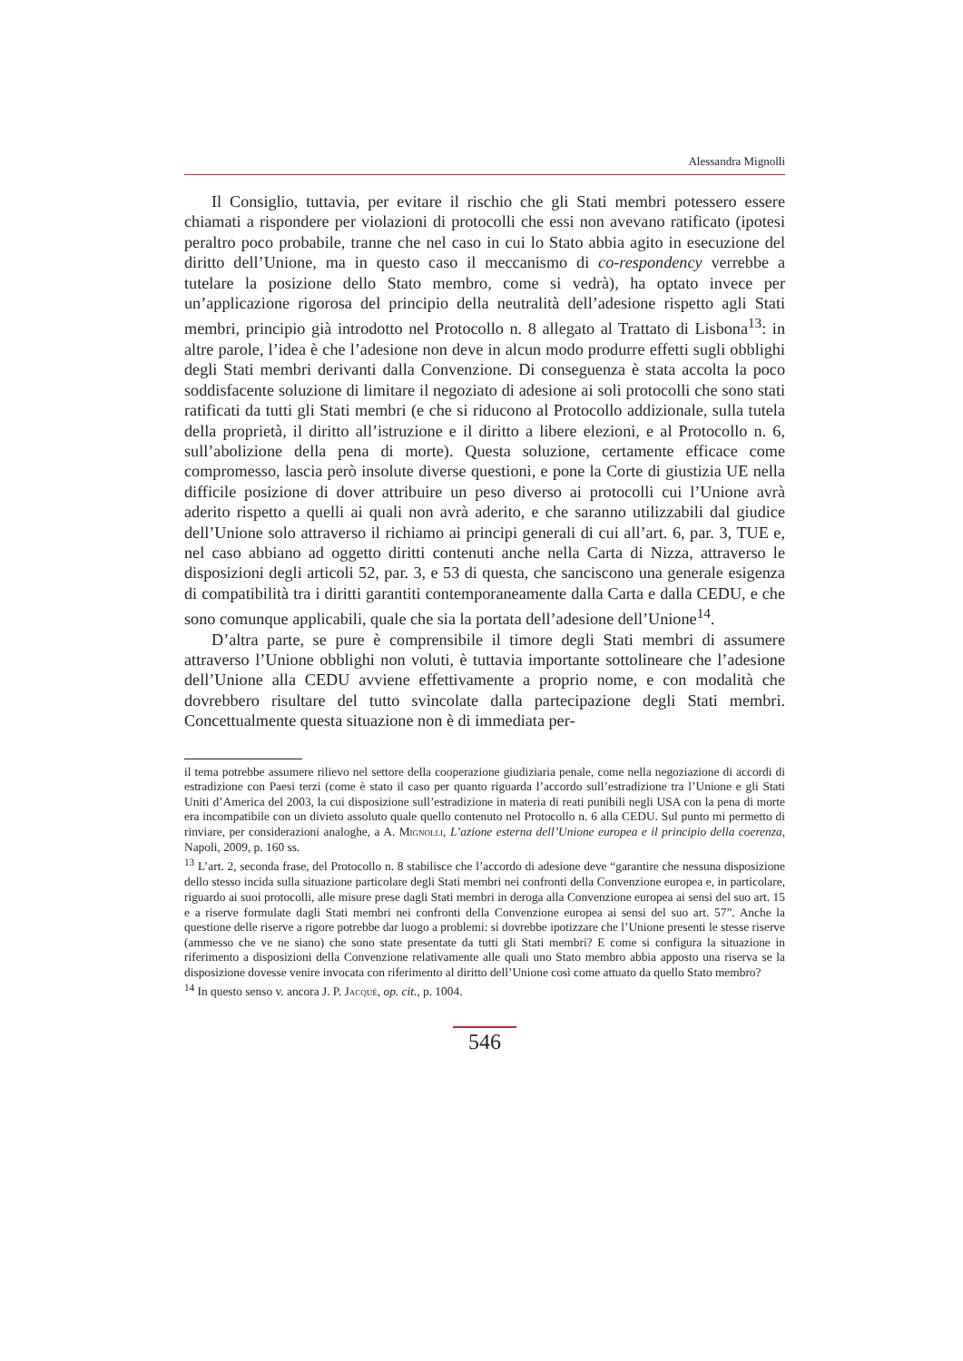Alessandra Mignolli
Il Consiglio, tuttavia, per evitare il rischio che gli Stati membri potessero essere chiamati a rispondere per violazioni di protocolli che essi non avevano ratificato (ipotesi peraltro poco probabile, tranne che nel caso in cui lo Stato abbia agito in esecuzione del diritto dell’Unione, ma in questo caso il meccanismo di co-respondency verrebbe a tutelare la posizione dello Stato membro, come si vedrà), ha optato invece per un’applicazione rigorosa del principio della neutralità dell’adesione rispetto agli Stati membri, principio già introdotto nel Protocollo n. 8 allegato al Trattato di Lisbona<sup>13</sup>: in altre parole, l’idea è che l’adesione non deve in alcun modo produrre effetti sugli obblighi degli Stati membri derivanti dalla Convenzione. Di conseguenza è stata accolta la poco soddisfacente soluzione di limitare il negoziato di adesione ai soli protocolli che sono stati ratificati da tutti gli Stati membri (e che si riducono al Protocollo addizionale, sulla tutela della proprietà, il diritto all’istruzione e il diritto a libere elezioni, e al Protocollo n. 6, sull’abolizione della pena di morte). Questa soluzione, certamente efficace come compromesso, lascia però insolute diverse questioni, e pone la Corte di giustizia UE nella difficile posizione di dover attribuire un peso diverso ai protocolli cui l’Unione avrà aderito rispetto a quelli ai quali non avrà aderito, e che saranno utilizzabili dal giudice dell’Unione solo attraverso il richiamo ai principi generali di cui all’art. 6, par. 3, TUE e, nel caso abbiano ad oggetto diritti contenuti anche nella Carta di Nizza, attraverso le disposizioni degli articoli 52, par. 3, e 53 di questa, che sanciscono una generale esigenza di compatibilità tra i diritti garantiti contemporaneamente dalla Carta e dalla CEDU, e che sono comunque applicabili, quale che sia la portata dell’adesione dell’Unione<sup>14</sup>.
D’altra parte, se pure è comprensibile il timore degli Stati membri di assumere attraverso l’Unione obblighi non voluti, è tuttavia importante sottolineare che l’adesione dell’Unione alla CEDU avviene effettivamente a proprio nome, e con modalità che dovrebbero risultare del tutto svincolate dalla partecipazione degli Stati membri. Concettualmente questa situazione non è di immediata per-
il tema potrebbe assumere rilievo nel settore della cooperazione giudiziaria penale, come nella negoziazione di accordi di estradizione con Paesi terzi (come è stato il caso per quanto riguarda l’accordo sull’estradizione tra l’Unione e gli Stati Uniti d’America del 2003, la cui disposizione sull’estradizione in materia di reati punibili negli USA con la pena di morte era incompatibile con un divieto assoluto quale quello contenuto nel Protocollo n. 6 alla CEDU. Sul punto mi permetto di rinviare, per considerazioni analoghe, a A. Mignolli, L’azione esterna dell’Unione europea e il principio della coerenza, Napoli, 2009, p. 160 ss.
<sup>13</sup> L’art. 2, seconda frase, del Protocollo n. 8 stabilisce che l’accordo di adesione deve “garantire che nessuna disposizione dello stesso incida sulla situazione particolare degli Stati membri nei confronti della Convenzione europea e, in particolare, riguardo ai suoi protocolli, alle misure prese dagli Stati membri in deroga alla Convenzione europea ai sensi del suo art. 15 e a riserve formulate dagli Stati membri nei confronti della Convenzione europea ai sensi del suo art. 57”. Anche la questione delle riserve a rigore potrebbe dar luogo a problemi: si dovrebbe ipotizzare che l’Unione presenti le stesse riserve (ammesso che ve ne siano) che sono state presentate da tutti gli Stati membri? E come si configura la situazione in riferimento a disposizioni della Convenzione relativamente alle quali uno Stato membro abbia apposto una riserva se la disposizione dovesse venire invocata con riferimento al diritto dell’Unione così come attuato da quello Stato membro?
<sup>14</sup> In questo senso v. ancora J. P. Jacqué, op. cit., p. 1004.
546